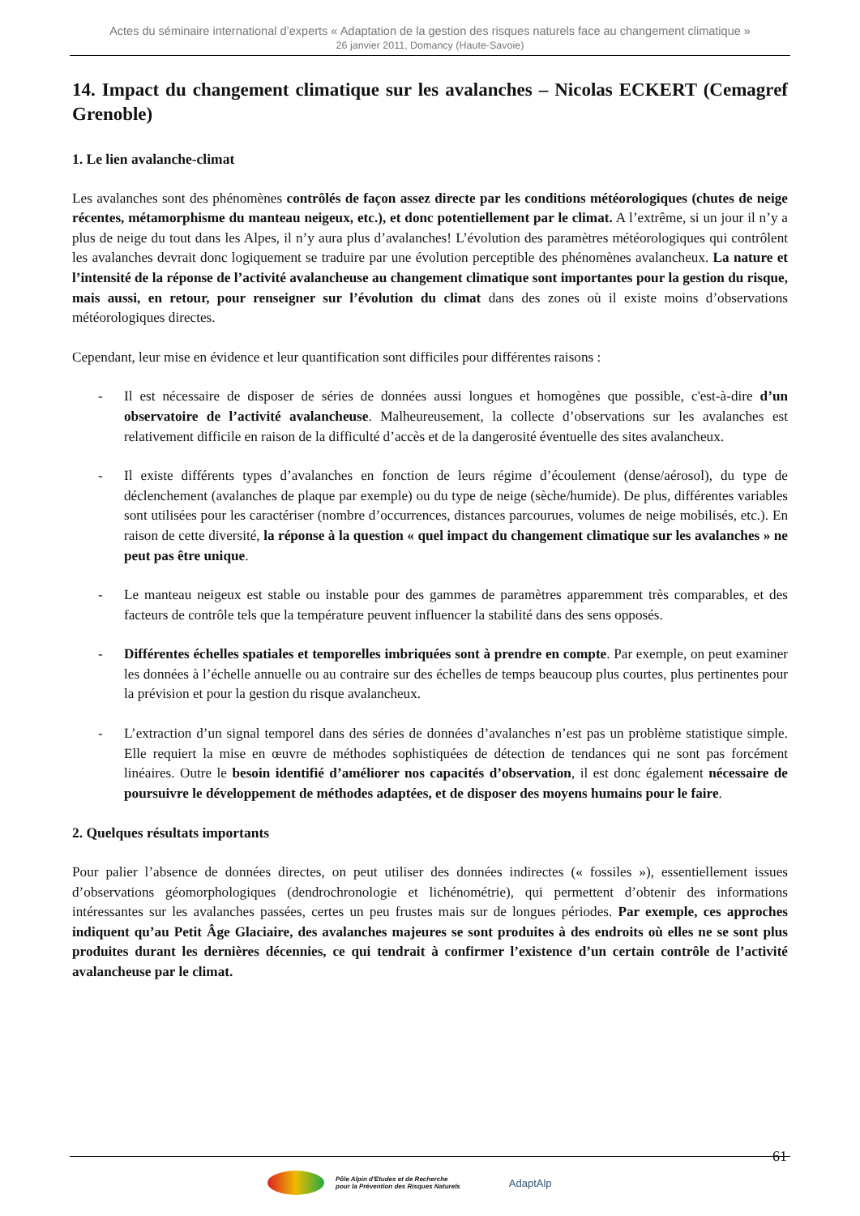Actes du séminaire international d’experts « Adaptation de la gestion des risques naturels face au changement climatique »
26 janvier 2011, Domancy (Haute-Savoie)
14. Impact du changement climatique sur les avalanches – Nicolas ECKERT (Cemagref Grenoble)
1. Le lien avalanche-climat
Les avalanches sont des phénomènes contrôlés de façon assez directe par les conditions météorologiques (chutes de neige récentes, métamorphisme du manteau neigeux, etc.), et donc potentiellement par le climat. A l’extrême, si un jour il n’y a plus de neige du tout dans les Alpes, il n’y aura plus d’avalanches! L’évolution des paramètres météorologiques qui contrôlent les avalanches devrait donc logiquement se traduire par une évolution perceptible des phénomènes avalancheux. La nature et l’intensité de la réponse de l’activité avalancheuse au changement climatique sont importantes pour la gestion du risque, mais aussi, en retour, pour renseigner sur l’évolution du climat dans des zones où il existe moins d’observations météorologiques directes.
Cependant, leur mise en évidence et leur quantification sont difficiles pour différentes raisons :
- Il est nécessaire de disposer de séries de données aussi longues et homogènes que possible, c'est-à-dire d’un observatoire de l’activité avalancheuse. Malheureusement, la collecte d’observations sur les avalanches est relativement difficile en raison de la difficulté d’accès et de la dangerosité éventuelle des sites avalancheux.
- Il existe différents types d’avalanches en fonction de leurs régime d’écoulement (dense/aérosol), du type de déclenchement (avalanches de plaque par exemple) ou du type de neige (sèche/humide). De plus, différentes variables sont utilisées pour les caractériser (nombre d’occurrences, distances parcourues, volumes de neige mobilisés, etc.). En raison de cette diversité, la réponse à la question « quel impact du changement climatique sur les avalanches » ne peut pas être unique.
- Le manteau neigeux est stable ou instable pour des gammes de paramètres apparemment très comparables, et des facteurs de contrôle tels que la température peuvent influencer la stabilité dans des sens opposés.
- Différentes échelles spatiales et temporelles imbriquées sont à prendre en compte. Par exemple, on peut examiner les données à l’échelle annuelle ou au contraire sur des échelles de temps beaucoup plus courtes, plus pertinentes pour la prévision et pour la gestion du risque avalancheux.
- L’extraction d’un signal temporel dans des séries de données d’avalanches n’est pas un problème statistique simple. Elle requiert la mise en œuvre de méthodes sophistiquées de détection de tendances qui ne sont pas forcément linéaires. Outre le besoin identifié d’améliorer nos capacités d’observation, il est donc également nécessaire de poursuivre le développement de méthodes adaptées, et de disposer des moyens humains pour le faire.
2. Quelques résultats importants
Pour palier l’absence de données directes, on peut utiliser des données indirectes (« fossiles »), essentiellement issues d’observations géomorphologiques (dendrochronologie et lichénométrie), qui permettent d’obtenir des informations intéressantes sur les avalanches passées, certes un peu frustes mais sur de longues périodes. Par exemple, ces approches indiquent qu’au Petit Âge Glaciaire, des avalanches majeures se sont produites à des endroits où elles ne se sont plus produites durant les dernières décennies, ce qui tendrait à confirmer l’existence d’un certain contrôle de l’activité avalancheuse par le climat.
61
Pôle Alpin d'Etudes et de Recherche
pour la Prévention des Risques Naturels
AdaptAlp